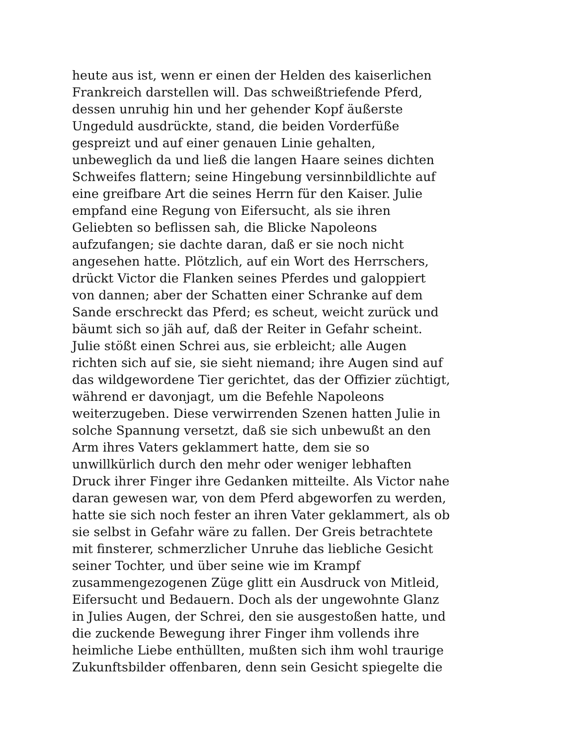heute aus ist, wenn er einen der Helden des kaiserlichen
Frankreich darstellen will. Das schweißtriefende Pferd,
dessen unruhig hin und her gehender Kopf äußerste
Ungeduld ausdrückte, stand, die beiden Vorderfüße
gespreizt und auf einer genauen Linie gehalten,
unbeweglich da und ließ die langen Haare seines dichten
Schweifes flattern; seine Hingebung versinnbildlichte auf
eine greifbare Art die seines Herrn für den Kaiser. Julie
empfand eine Regung von Eifersucht, als sie ihren
Geliebten so beflissen sah, die Blicke Napoleons
aufzufangen; sie dachte daran, daß er sie noch nicht
angesehen hatte. Plötzlich, auf ein Wort des Herrschers,
drückt Victor die Flanken seines Pferdes und galoppiert
von dannen; aber der Schatten einer Schranke auf dem
Sande erschreckt das Pferd; es scheut, weicht zurück und
bäumt sich so jäh auf, daß der Reiter in Gefahr scheint.
Julie stößt einen Schrei aus, sie erbleicht; alle Augen
richten sich auf sie, sie sieht niemand; ihre Augen sind auf
das wildgewordene Tier gerichtet, das der Offizier züchtigt,
während er davonjagt, um die Befehle Napoleons
weiterzugeben. Diese verwirrenden Szenen hatten Julie in
solche Spannung versetzt, daß sie sich unbewußt an den
Arm ihres Vaters geklammert hatte, dem sie so
unwillkürlich durch den mehr oder weniger lebhaften
Druck ihrer Finger ihre Gedanken mitteilte. Als Victor nahe
daran gewesen war, von dem Pferd abgeworfen zu werden,
hatte sie sich noch fester an ihren Vater geklammert, als ob
sie selbst in Gefahr wäre zu fallen. Der Greis betrachtete
mit finsterer, schmerzlicher Unruhe das liebliche Gesicht
seiner Tochter, und über seine wie im Krampf
zusammengezogenen Züge glitt ein Ausdruck von Mitleid,
Eifersucht und Bedauern. Doch als der ungewohnte Glanz
in Julies Augen, der Schrei, den sie ausgestoßen hatte, und
die zuckende Bewegung ihrer Finger ihm vollends ihre
heimliche Liebe enthüllten, mußten sich ihm wohl traurige
Zukunftsbilder offenbaren, denn sein Gesicht spiegelte die